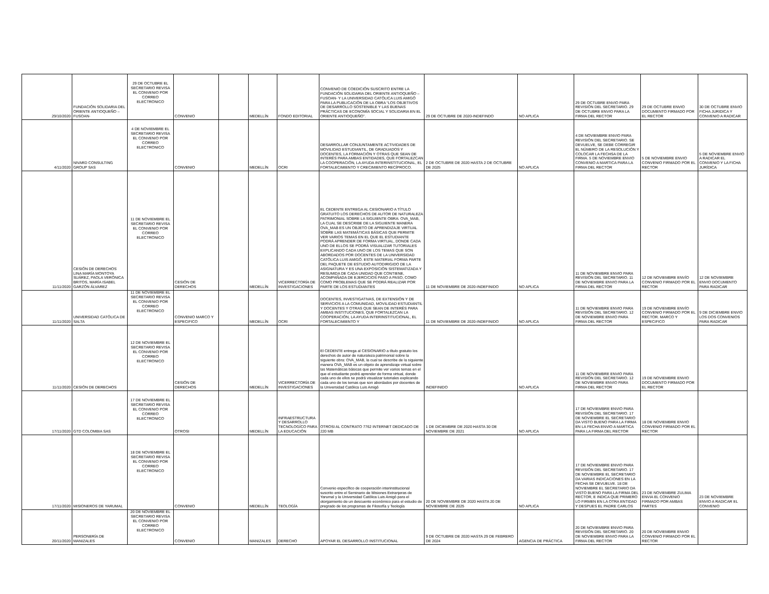| 29/10/2020 | FUNDACIÓN SOLIDARIA DEL ORIENTE ANTIOQUEÑO –FUSOAN- | 29 DE OCTUBRE EL SECRETARIO REVISA EL CONVENIO POR CORREO ELECTRONICO | CONVENIO | | MEDELLÍN | FONDO EDITORIAL | CONVENIO DE COEDICIÓN SUSCRITO ENTRE LA FUNDACIÓN SOLIDARIA DEL ORIENTE ANTIOQUEÑO –FUSOAN- Y LA UNIVERSIDAD CATÓLICA LUIS AMIGÓ PARA LA PUBLICACIÓN DE LA OBRA “LOS OBJETIVOS DE DESARROLLO SOSTENIBLE Y LAS BUENAS PRÁCTICAS DE ECONOMÍA SOCIAL Y SOLIDARIA EN EL ORIENTE ANTIOQUEÑO”. | 29 DE OCTUBRE DE 2020-INDEFINDO | NO APLICA | 29 DE OCTUBRE ENVIO PARA REVISIÓN DEL SECRETARIO. 29 DE OCTUBRE ENVIO PARA LA FIRMA DEL RECTOR | 29 DE OCTUBRE ENVIO DOCUMENTO FIRMADO POR EL RECTOR | 30 DE OCTUBRE ENVIO FICHA JURIDICA Y CONVENIO A RADICAR |
| 4/11/2020 | NIVARD CONSULTING GROUP SAS | 4 DE NOVIEMBRE EL SECRETARIO REVISA EL CONVENIO POR CORREO ELECTRONICO | CONVENIO | | MEDELLÍN | OCRI | DESARROLLAR CONJUNTAMENTE ACTIVIDADES DE MOVILIDAD ESTUDIANTIL, DE GRADUADOS Y DOCENTES, LA FORMACIÓN Y OTRAS QUE SEAN DE INTERÉS PARA AMBAS ENTIDADES, QUE FORTALEZCAN LA COOPERACIÓN, LA AYUDA INTERINSTITUCIONAL, EL FORTALECIMIENTO Y CRECIMIENTO RECÍPROCO. | 2 DE OCTUBRE DE 2020 HASTA 2 DE OCTUBRE DE 2025 | NO APLICA | 4 DE NOVIEMBRE ENVIO PARA REVISIÓN DEL SECRETARIO. SE DEVUELVE, SE DEBE CORREGIR EL NÚMERO DE LA RESOLUCIÓN Y COLOCAR LA FECHSA DE LA FIRMA. 5 DE NOVIEMBRE ENVIO CONVENIO A MARTICA PARA LA FIRMA DEL RECTOR | 5 DE NOVIEMBRE ENVIO CONVENIO FIRMADO POR EL RECTOR | 5 DE NOVIEMBRE ENVIO A RADICAR EL CONVENIO Y LA FICHA JURÍDICA |
| 11/11/2020 | CESIÓN DE DERECHOS LINA MARÍA MONTOYA SUÁREZ, PAOLA VERÓNICA BRITOS, MARÍA ISABEL GARZÓN ÁLVAREZ | 11 DE NOVIEMBRE EL SECRETARIO REVISA EL CONVENIO POR CORREO ELECTRONICO | CESIÓN DE DERECHOS | | MEDELLÍN | VICERRECTORÍA DE INVESTIGACIONES | EL CEDENTE ENTREGA AL CESIONARIO A TÍTULO GRATUITO LOS DERECHOS DE AUTOR DE NATURALEZA PATRIMONIAL SOBRE LA SIGUIENTE OBRA: OVA_MAB, LA CUAL SE DESCRIBE DE LA SIGUIENTE MANERA OVA_MAB ES UN OBJETO DE APRENDIZAJE VIRTUAL SOBRE LAS MATEMÁTICAS BÁSICAS QUE PERMITE VER VARIOS TEMAS EN EL QUE EL ESTUDIANTE PODRÁ APRENDER DE FORMA VIRTUAL, DONDE CADA UNO DE ELLOS SE PODRÁ VISUALIZAR TUTORIALES EXPLICANDO CADA UNO DE LOS TEMAS QUE SON ABORDADOS POR DOCENTES DE LA UNIVERSIDAD CATÓLICA LUIS AMIGÓ. ESTE MATERIAL FORMA PARTE DEL PAQUETE DE ESTUDIO AUTODIRIGIDO DE LA ASIGNATURA Y ES UNA EXPOSICIÓN SISTEMATIZADA Y RESUMIDA DE CADA UNIDAD QUE CONTIENE, ACOMPAÑADA DE EJERCICIOS PASO A PASO, COMO COMO PROBLEMAS QUE SE PODRÁ REALIZAR POR PARTE DE LOS ESTUDIANTES | 11 DE NOVIEMBRE DE 2020-INDEFINIDO | NO APLICA | 11 DE NOVIEMBRE ENVIO PARA REVISIÓN DEL SECRETARIO. 11 DE NOVIEMBRE ENVIO PARA LA FIRMA DEL RECTOR | 12 DE NOVIEMBRE ENVÍO CONVENIO FIRMADO POR EL RECTOR | 12 DE NOVIEMBRE ENVIO DOCUMENTO PARA RADICAR |
| 11/11/2020 | UNIVERSIDAD CATÓLICA DE SALTA | 11 DE NOVIEMBRE EL SECRETARIO REVISA EL CONVENIO POR CORREO ELECTRONICO | CONVENIO MARCO Y ESPECIFICO | | MEDELLÍN | OCRI | DOCENTES, INVESTIGATIVAS, DE EXTENSIÓN Y DE SERVICIOS A LA COMUNIDAD, MOVILIDAD ESTUDIANTIL Y DOCENTES Y OTRAS QUE SEAN DE INTERÉS PARA AMBAS INSTITUCIONES, QUE FORTALEZCAN LA COOPERACIÓN, LA AYUDA INTERINSTITUCIONAL, EL FORTALECIMIENTO Y | 11 DE NOVIEMBRE DE 2020-INDEFINIDO | NO APLICA | 11 DE NOVIEMBRE ENVIO PARA REVISIÓN DEL SECRETARIO. 12 DE NOVIEMBRE ENVIO PARA FIRMA DEL RECTOR | 19 DE NOVIEMBRE ENVÍO CONVENIO FIRMADO POR EL RECTOR. MARCO Y ESPECIFICO | 9 DE DICIEMBRE ENVIO LOS DOS CONVENIOS PARA RADICAR |
| 11/11/2020 | CESIÓN DE DERECHOS | 12 DE NOVIEMBRE EL SECRETARIO REVISA EL CONVENIO POR CORREO ELECTRONICO | CESIÓN DE DERECHOS | | MEDELLÍN | VICERRECTORÍA DE INVESTIGACIONES | El CEDENTE entrega al CESIONARIO a título gratuito los derechos de autor de naturaleza patrimonial sobre la siguiente obra: OVA_MAB, la cual se describe de la siguiente manera OVA_MAB es un objeto de aprendizaje virtual sobre las Matemáticas básicas que permite ver varios temas en el que el estudiante podrá aprender de forma virtual, donde cada uno de ellos se podrá visualizar tutoriales explicando cada uno de los temas que son abordados por docentes de la Universidad Católica Luis Amigó | INDEFINIDO | NO APLICA | 11 DE NOVIEMBRE ENVIO PARA REVISIÓN DEL SECRETARIO. 12 DE NOVIEMBRE ENVIO PARA FIRMA DEL RECTOR | 19 DE NOVIEMBRE ENVIO DOCUMENTO FIRMADO POR EL RECTOR | |
| 17/11/2020 | GTD COLOMBIA SAS | 17 DE NOVIEMBRE EL SECRETARIO REVISA EL CONVENIO POR CORREO ELECTRONICO | OTROSI | | MEDELLÍN | INFRAESTRUCTURA Y DESARROLLO TECNOLOGÍCO PARA LA EDUCACIÓN | OTROSI AL CONTRATO 7762 INTERNET DEDICADO DE 220 MB | 1 DE DICIEMBRE DE 2020 HASTA 30 DE NOVIEMBRE DE 2021 | NO APLICA | 17 DE NOVIEMBRE ENVIO PARA REVISIÓN DEL SECRETARIO. 17 DE NOVIEMBRE EL SECRETARIO DA VISTO BUENO PARA LA FIRMA EN LA FECHA ENVIO A MARTICA PARA LA FIRMA DEL RECTOR | 18 DE NOVIEMBRE ENVIO CONVENIO FIRMADO POR EL RECTOR | |
| 17/11/2020 | MISIONEROS DE YARUMAL | 18 DE NOVIEMBRE EL SECRETARIO REVISA EL CONVENIO POR CORREO ELECTRONICO | CONVENIO | | MEDELLÍN | TEOLOGÍA | Convenio específico de cooperación interinstitucional suscrito entre el Seminario de Misiones Extranjeras de Yarumal y la Universidad Católica Luis Amigó para el otorgamiento de un descuento económico para el estudio de pregrado de los programas de Filosofía y Teología | 20 DE NOVIEMBRE DE 2020 HASTA 20 DE NOVIEMBRE DE 2025 | NO APLICA | 17 DE NOVIEMBRE ENVIO PARA REVISIÓN DEL SECRETARIO. 17 DE NOVIEMBRE EL SECRETARIO DA VARIAS INDICACIONES EN LA FECHA SE DEVUELVE. 18 DE NOVIEMBRE EL SECRETARIO DA VISTO BUENO PARA LA FIRMA DEL RECTOR, E INDICA QUE PRIMERO LO FIRMEN EN LA OTRA ENTIDAD Y DESPUES EL PADRE CARLOS | 23 DE NOVIEMBRE ZULIMA ENVIA EL CONVENIO FIRMADO POR AMBAS PARTES | 23 DE NOVIEMBRE ENVIO A RADICAR EL CONVENIO |
| 20/11/2020 | PERSONERÍA DE MANIZALES | 20 DE NOVIEMBRE EL SECRETARIO REVISA EL CONVENIO POR CORREO ELECTRONICO | CONVENIO | | MANIZALES | DERECHO | APOYAR EL DESARROLLO INSTITUCIONAL | 9 DE OCTUBRE DE 2020 HASTA 29 DE FEBRERO DE 2024 | AGENCIA DE PRÁCTICA | 20 DE NOVIEMBRE ENVIO PARA REVISIÓN DEL SECRETARIO. 20 DE NOVIEMBRE ENVIO PARA LA FIRMA DEL RECTOR | 20 DE NOVIEMBRE ENVIO CONVENIO FIRMADO POR EL RECTOR | |